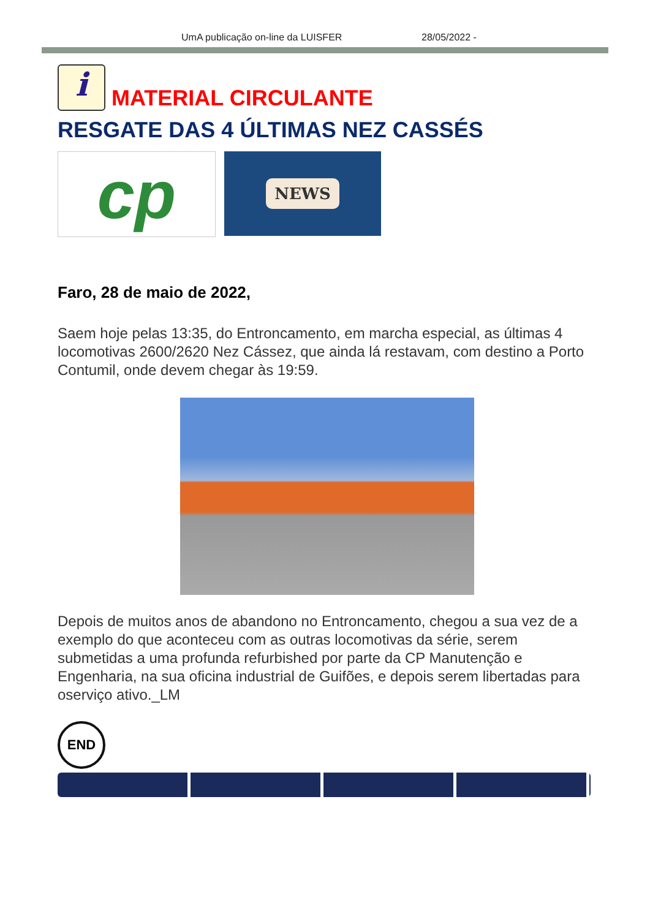UmA publicação on-line da LUISFER 28/05/2022 -
i
MATERIAL CIRCULANTE
RESGATE DAS 4 ÚLTIMAS NEZ CASSÉS
cp
NEWS
Faro, 28 de maio de 2022,
Saem hoje pelas 13:35, do Entroncamento, em marcha especial, as últimas 4 locomotivas 2600/2620 Nez Cássez, que ainda lá restavam, com destino a Porto Contumil, onde devem chegar às 19:59.
Depois de muitos anos de abandono no Entroncamento, chegou a sua vez de a exemplo do que aconteceu com as outras locomotivas da série, serem submetidas a uma profunda refurbished por parte da CP Manutenção e Engenharia, na sua oficina industrial de Guifões, e depois serem libertadas para oserviço ativo._LM
END